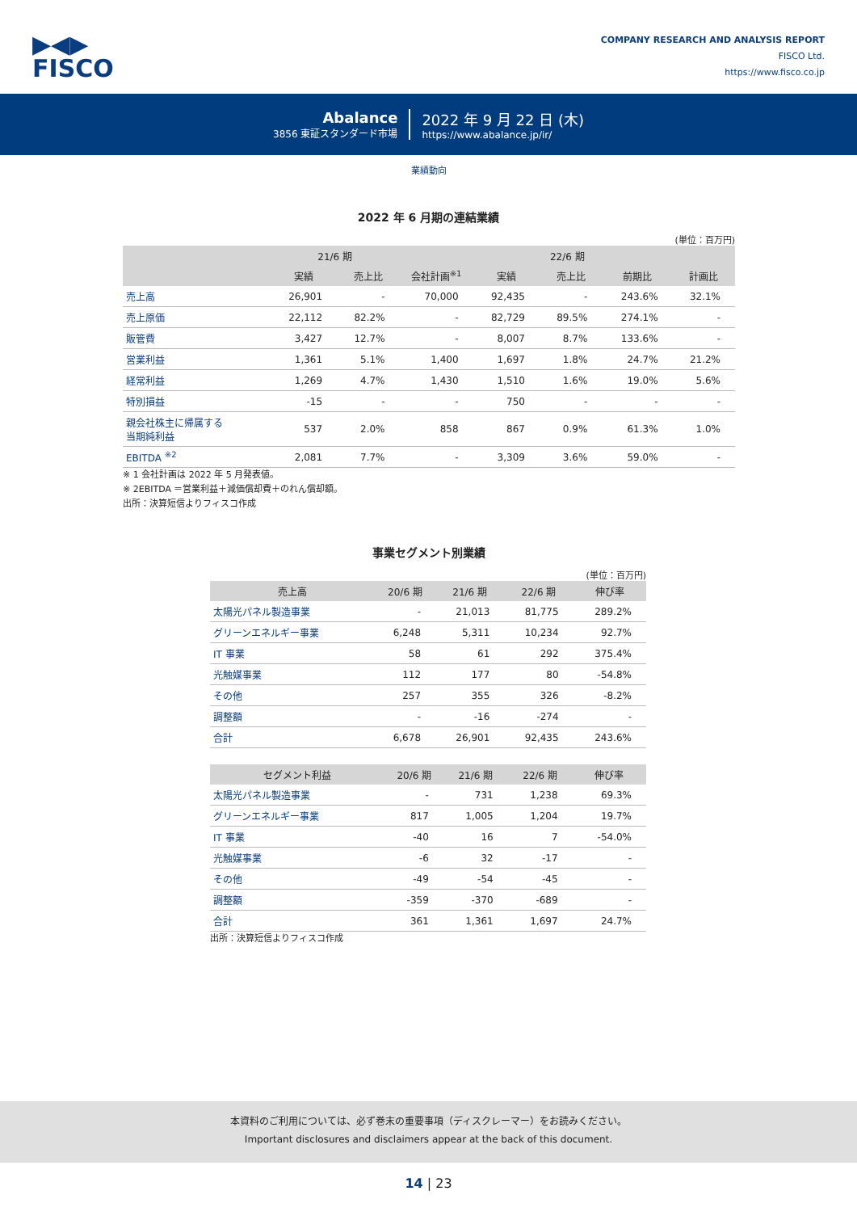▶◀▶
FISCO
COMPANY RESEARCH AND ANALYSIS REPORT
FISCO Ltd.
https://www.fisco.co.jp
Abalance
3856 東証スタンダード市場
2022 年 9 月 22 日 (木)
https://www.abalance.jp/ir/
業績動向
2022 年 6 月期の連結業績
(単位：百万円)
| | 21/6 期 | | 22/6 期 | | | | |
| --- | --- | --- | --- | --- | --- | --- | --- |
| | 実績 | 売上比 | 会社計画<sup>※1</sup> | 実績 | 売上比 | 前期比 | 計画比 |
| 売上高 | 26,901 | - | 70,000 | 92,435 | - | 243.6% | 32.1% |
| 売上原価 | 22,112 | 82.2% | - | 82,729 | 89.5% | 274.1% | - |
| 販管費 | 3,427 | 12.7% | - | 8,007 | 8.7% | 133.6% | - |
| 営業利益 | 1,361 | 5.1% | 1,400 | 1,697 | 1.8% | 24.7% | 21.2% |
| 経常利益 | 1,269 | 4.7% | 1,430 | 1,510 | 1.6% | 19.0% | 5.6% |
| 特別損益 | -15 | - | - | 750 | - | - | - |
| 親会社株主に帰属する 当期純利益 | 537 | 2.0% | 858 | 867 | 0.9% | 61.3% | 1.0% |
| EBITDA <sup>※2</sup> | 2,081 | 7.7% | - | 3,309 | 3.6% | 59.0% | - |
※ 1 会社計画は 2022 年 5 月発表値。
※ 2EBITDA ＝営業利益＋減価償却費＋のれん償却額。
出所：決算短信よりフィスコ作成
事業セグメント別業績
(単位：百万円)
| 売上高 | 20/6 期 | 21/6 期 | 22/6 期 | 伸び率 |
| --- | --- | --- | --- | --- |
| 太陽光パネル製造事業 | - | 21,013 | 81,775 | 289.2% |
| グリーンエネルギー事業 | 6,248 | 5,311 | 10,234 | 92.7% |
| IT 事業 | 58 | 61 | 292 | 375.4% |
| 光触媒事業 | 112 | 177 | 80 | -54.8% |
| その他 | 257 | 355 | 326 | -8.2% |
| 調整額 | - | -16 | -274 | - |
| 合計 | 6,678 | 26,901 | 92,435 | 243.6% |
| セグメント利益 | 20/6 期 | 21/6 期 | 22/6 期 | 伸び率 |
| --- | --- | --- | --- | --- |
| 太陽光パネル製造事業 | - | 731 | 1,238 | 69.3% |
| グリーンエネルギー事業 | 817 | 1,005 | 1,204 | 19.7% |
| IT 事業 | -40 | 16 | 7 | -54.0% |
| 光触媒事業 | -6 | 32 | -17 | - |
| その他 | -49 | -54 | -45 | - |
| 調整額 | -359 | -370 | -689 | - |
| 合計 | 361 | 1,361 | 1,697 | 24.7% |
出所：決算短信よりフィスコ作成
本資料のご利用については、必ず巻末の重要事項（ディスクレーマー）をお読みください。
Important disclosures and disclaimers appear at the back of this document.
14 | 23